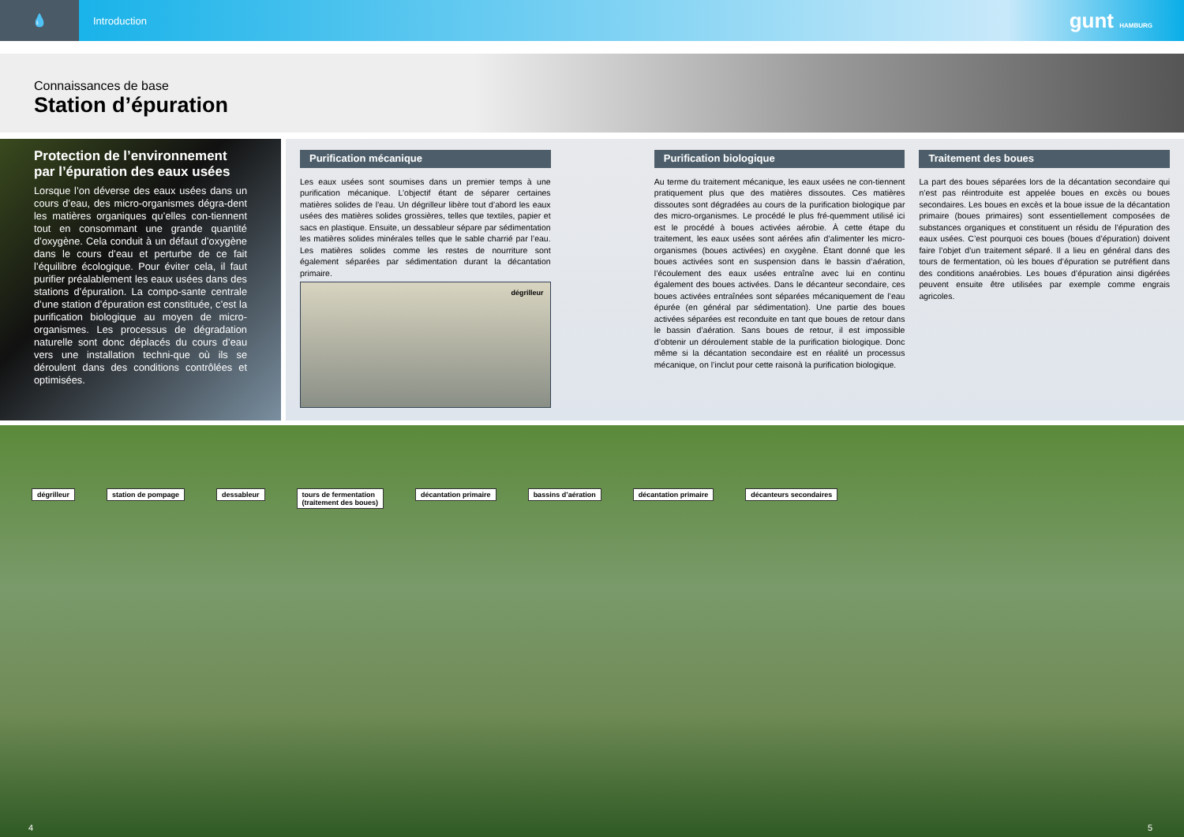💧
Introduction
gunt HAMBURG
Connaissances de base
Station d’épuration
Protection de l’environnement par l’épuration des eaux usées
Lorsque l’on déverse des eaux usées dans un cours d’eau, des micro-organismes dégra-dent les matières organiques qu’elles con-tiennent tout en consommant une grande quantité d’oxygène. Cela conduit à un défaut d’oxygène dans le cours d’eau et perturbe de ce fait l’équilibre écologique. Pour éviter cela, il faut purifier préalablement les eaux usées dans des stations d’épuration. La compo-sante centrale d’une station d’épuration est constituée, c’est la purification biologique au moyen de micro-organismes. Les processus de dégradation naturelle sont donc déplacés du cours d’eau vers une installation techni-que où ils se déroulent dans des conditions contrôlées et optimisées.
Purification mécanique
Les eaux usées sont soumises dans un premier temps à une purification mécanique. L’objectif étant de séparer certaines matières solides de l’eau. Un dégrilleur libère tout d’abord les eaux usées des matières solides grossières, telles que textiles, papier et sacs en plastique. Ensuite, un dessableur sépare par sédimentation les matières solides minérales telles que le sable charrié par l’eau. Les matières solides comme les restes de nourriture sont également séparées par sédimentation durant la décantation primaire.
dégrilleur
Purification biologique
Au terme du traitement mécanique, les eaux usées ne con-tiennent pratiquement plus que des matières dissoutes. Ces matières dissoutes sont dégradées au cours de la purification biologique par des micro-organismes. Le procédé le plus fré-quemment utilisé ici est le procédé à boues activées aérobie. À cette étape du traitement, les eaux usées sont aérées afin d’alimenter les micro-organismes (boues activées) en oxygène. Étant donné que les boues activées sont en suspension dans le bassin d’aération, l’écoulement des eaux usées entraîne avec lui en continu également des boues activées. Dans le décanteur secondaire, ces boues activées entraînées sont séparées mécaniquement de l’eau épurée (en général par sédimentation). Une partie des boues activées séparées est reconduite en tant que boues de retour dans le bassin d’aération. Sans boues de retour, il est impossible d’obtenir un déroulement stable de la purification biologique. Donc même si la décantation secondaire est en réalité un processus mécanique, on l’inclut pour cette raisonà la purification biologique.
Traitement des boues
La part des boues séparées lors de la décantation secondaire qui n’est pas réintroduite est appelée boues en excès ou boues secondaires. Les boues en excès et la boue issue de la décantation primaire (boues primaires) sont essentiellement composées de substances organiques et constituent un résidu de l’épuration des eaux usées. C’est pourquoi ces boues (boues d’épuration) doivent faire l’objet d’un traitement séparé. Il a lieu en général dans des tours de fermentation, où les boues d’épuration se putréfient dans des conditions anaérobies. Les boues d’épuration ainsi digérées peuvent ensuite être utilisées par exemple comme engrais agricoles.
dégrilleur
station de pompage
dessableur
tours de fermentation
(traitement des boues)
décantation primaire
bassins d’aération
décantation primaire
décanteurs secondaires
4 5